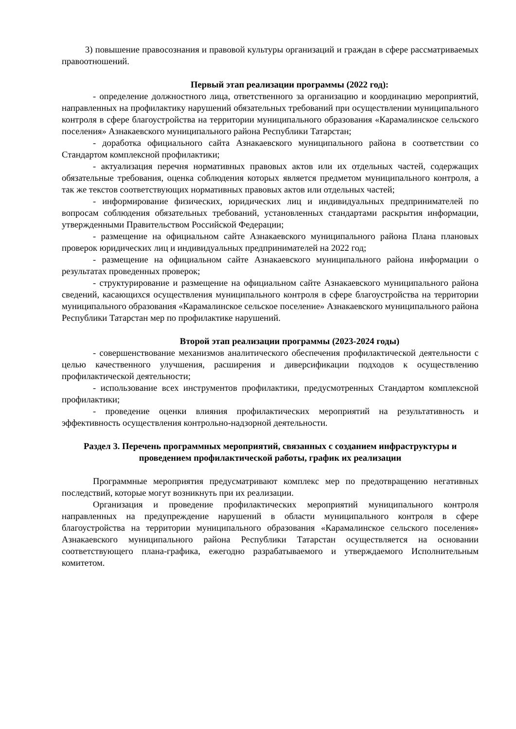3) повышение правосознания и правовой культуры организаций и граждан в сфере рассматриваемых правоотношений.
Первый этап реализации программы (2022 год):
- определение должностного лица, ответственного за организацию и координацию мероприятий, направленных на профилактику нарушений обязательных требований при осуществлении муниципального контроля в сфере благоустройства на территории муниципального образования «Карамалинское сельского поселения» Азнакаевского муниципального района Республики Татарстан;
- доработка официального сайта Азнакаевского муниципального района в соответствии со Стандартом комплексной профилактики;
- актуализация перечня нормативных правовых актов или их отдельных частей, содержащих обязательные требования, оценка соблюдения которых является предметом муниципального контроля, а так же текстов соответствующих нормативных правовых актов или отдельных частей;
- информирование физических, юридических лиц и индивидуальных предпринимателей по вопросам соблюдения обязательных требований, установленных стандартами раскрытия информации, утвержденными Правительством Российской Федерации;
- размещение на официальном сайте Азнакаевского муниципального района Плана плановых проверок юридических лиц и индивидуальных предпринимателей на 2022 год;
- размещение на официальном сайте Азнакаевского муниципального района информации о результатах проведенных проверок;
- структурирование и размещение на официальном сайте Азнакаевского муниципального района сведений, касающихся осуществления муниципального контроля в сфере благоустройства на территории муниципального образования «Карамалинское сельское поселение» Азнакаевского муниципального района Республики Татарстан мер по профилактике нарушений.
Второй этап реализации программы (2023-2024 годы)
- совершенствование механизмов аналитического обеспечения профилактической деятельности с целью качественного улучшения, расширения и диверсификации подходов к осуществлению профилактической деятельности;
- использование всех инструментов профилактики, предусмотренных Стандартом комплексной профилактики;
- проведение оценки влияния профилактических мероприятий на результативность и эффективность осуществления контрольно-надзорной деятельности.
Раздел 3. Перечень программных мероприятий, связанных с созданием инфраструктуры и проведением профилактической работы, график их реализации
Программные мероприятия предусматривают комплекс мер по предотвращению негативных последствий, которые могут возникнуть при их реализации.
Организация и проведение профилактических мероприятий муниципального контроля направленных на предупреждение нарушений в области муниципального контроля в сфере благоустройства на территории муниципального образования «Карамалинское сельского поселения» Азнакаевского муниципального района Республики Татарстан осуществляется на основании соответствующего плана-графика, ежегодно разрабатываемого и утверждаемого Исполнительным комитетом.